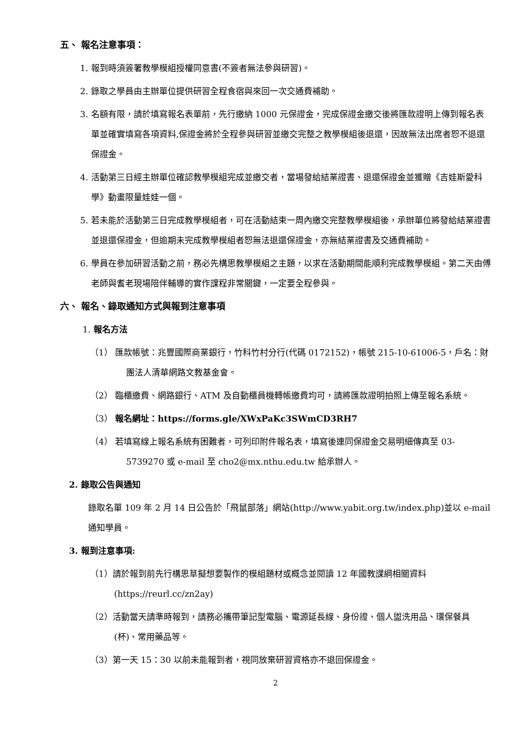五、 報名注意事項：
1. 報到時須簽署教學模組授權同意書(不簽者無法參與研習)。
2. 錄取之學員由主辦單位提供研習全程食宿與來回一次交通費補助。
3. 名額有限，請於填寫報名表單前，先行繳納 1000 元保證金，完成保證金繳交後將匯款證明上傳到報名表單並確實填寫各項資料,保證金將於全程參與研習並繳交完整之教學模組後退還，因故無法出席者恕不退還保證金。
4. 活動第三日經主辦單位確認教學模組完成並繳交者，當場發給結業證書、退還保證金並獲贈《吉娃斯愛科學》動畫限量娃娃一個。
5. 若未能於活動第三日完成教學模組者，可在活動結束一周內繳交完整教學模組後，承辦單位將發給結業證書並退還保證金，但逾期未完成教學模組者恕無法退還保證金，亦無結業證書及交通費補助。
6. 學員在參加研習活動之前，務必先構思教學模組之主題，以求在活動期間能順利完成教學模組。第二天由傅老師與耆老現場陪伴輔導的實作課程非常關鍵，一定要全程參與。
六、 報名、錄取通知方式與報到注意事項
1. 報名方法
（1） 匯款帳號：兆豐國際商業銀行，竹科竹村分行(代碼 0172152)，帳號 215-10-61006-5，戶名：財團法人清華網路文教基金會。
（2） 臨櫃繳費、網路銀行、ATM 及自動櫃員機轉帳繳費均可，請將匯款證明拍照上傳至報名系統。
（3） 報名網址：https://forms.gle/XWxPaKc3SWmCD3RH7
（4） 若填寫線上報名系統有困難者，可列印附件報名表，填寫後連同保證金交易明細傳真至 03-5739270 或 e-mail 至 cho2@mx.nthu.edu.tw 給承辦人。
2. 錄取公告與通知
錄取名單 109 年 2 月 14 日公告於「飛鼠部落」網站(http://www.yabit.org.tw/index.php)並以 e-mail 通知學員。
3. 報到注意事項:
（1）請於報到前先行構思草擬想要製作的模組題材或概念並閱讀 12 年國教課綱相關資料(https://reurl.cc/zn2ay)
（2）活動當天請準時報到，請務必攜帶筆記型電腦、電源延長線、身份證、個人盥洗用品、環保餐具(杯)、常用藥品等。
（3）第一天 15：30 以前未能報到者，視同放棄研習資格亦不退回保證金。
2